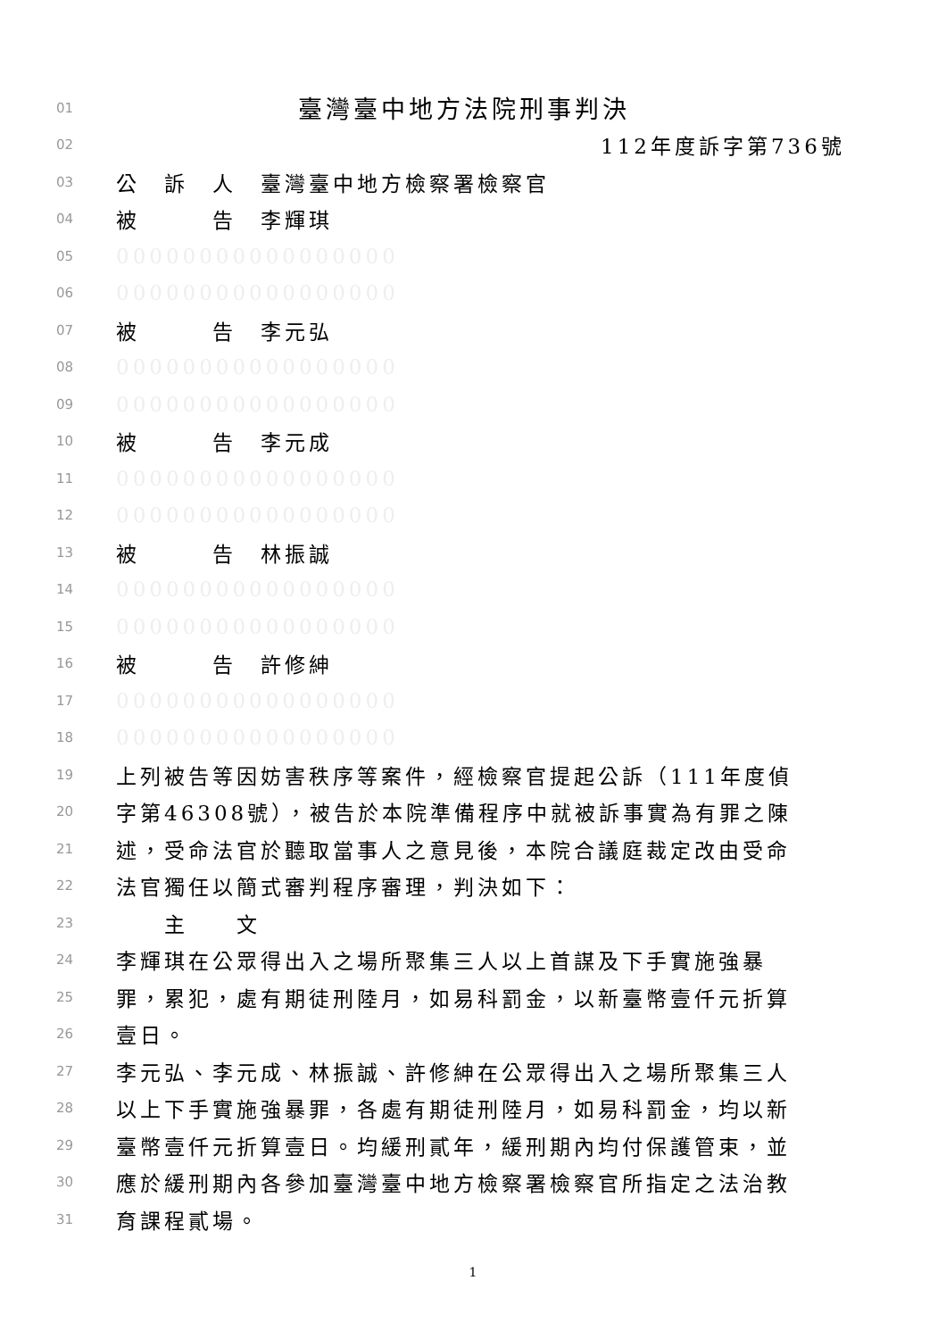01 臺灣臺中地方法院刑事判決
02 112年度訴字第736號
03 公　訴　人　臺灣臺中地方檢察署檢察官
04 被　　　告　李輝琪
05 00000000000000000
06 00000000000000000
07 被　　　告　李元弘
08 00000000000000000
09 00000000000000000
10 被　　　告　李元成
11 00000000000000000
12 00000000000000000
13 被　　　告　林振誠
14 00000000000000000
15 00000000000000000
16 被　　　告　許修紳
17 00000000000000000
18 00000000000000000
19 上列被告等因妨害秩序等案件，經檢察官提起公訴（111年度偵
20 字第46308號），被告於本院準備程序中就被訴事實為有罪之陳
21 述，受命法官於聽取當事人之意見後，本院合議庭裁定改由受命
22 法官獨任以簡式審判程序審理，判決如下：
23　　主　　文
24 李輝琪在公眾得出入之場所聚集三人以上首謀及下手實施強暴
25 罪，累犯，處有期徒刑陸月，如易科罰金，以新臺幣壹仟元折算
26 壹日。
27 李元弘、李元成、林振誠、許修紳在公眾得出入之場所聚集三人
28 以上下手實施強暴罪，各處有期徒刑陸月，如易科罰金，均以新
29 臺幣壹仟元折算壹日。均緩刑貳年，緩刑期內均付保護管束，並
30 應於緩刑期內各參加臺灣臺中地方檢察署檢察官所指定之法治教
31 育課程貳場。
1